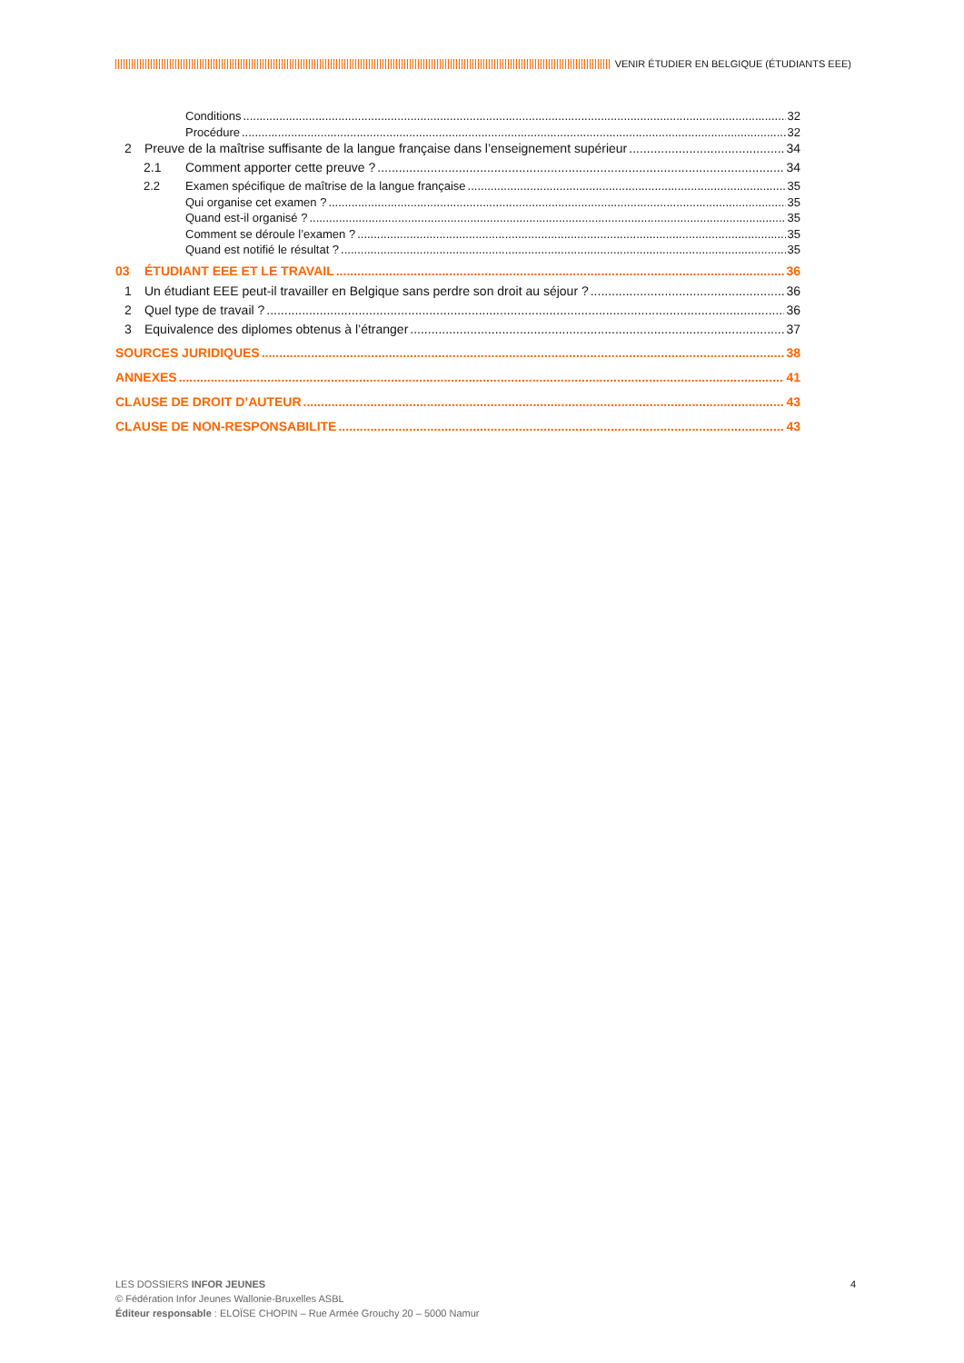VENIR ÉTUDIER EN BELGIQUE (ÉTUDIANTS EEE)
Conditions 32
Procédure 32
2 Preuve de la maîtrise suffisante de la langue française dans l’enseignement supérieur 34
2.1 Comment apporter cette preuve ? 34
2.2 Examen spécifique de maîtrise de la langue française 35
Qui organise cet examen ? 35
Quand est-il organisé ? 35
Comment se déroule l’examen ? 35
Quand est notifié le résultat ? 35
03 ÉTUDIANT EEE ET LE TRAVAIL 36
1 Un étudiant EEE peut-il travailler en Belgique sans perdre son droit au séjour ? 36
2 Quel type de travail ? 36
3 Equivalence des diplomes obtenus à l’étranger 37
SOURCES JURIDIQUES 38
ANNEXES 41
CLAUSE DE DROIT D’AUTEUR 43
CLAUSE DE NON-RESPONSABILITE 43
LES DOSSIERS INFOR JEUNES
© Fédération Infor Jeunes Wallonie-Bruxelles ASBL
Éditeur responsable : ELOÏSE CHOPIN – Rue Armée Grouchy 20 – 5000 Namur
4